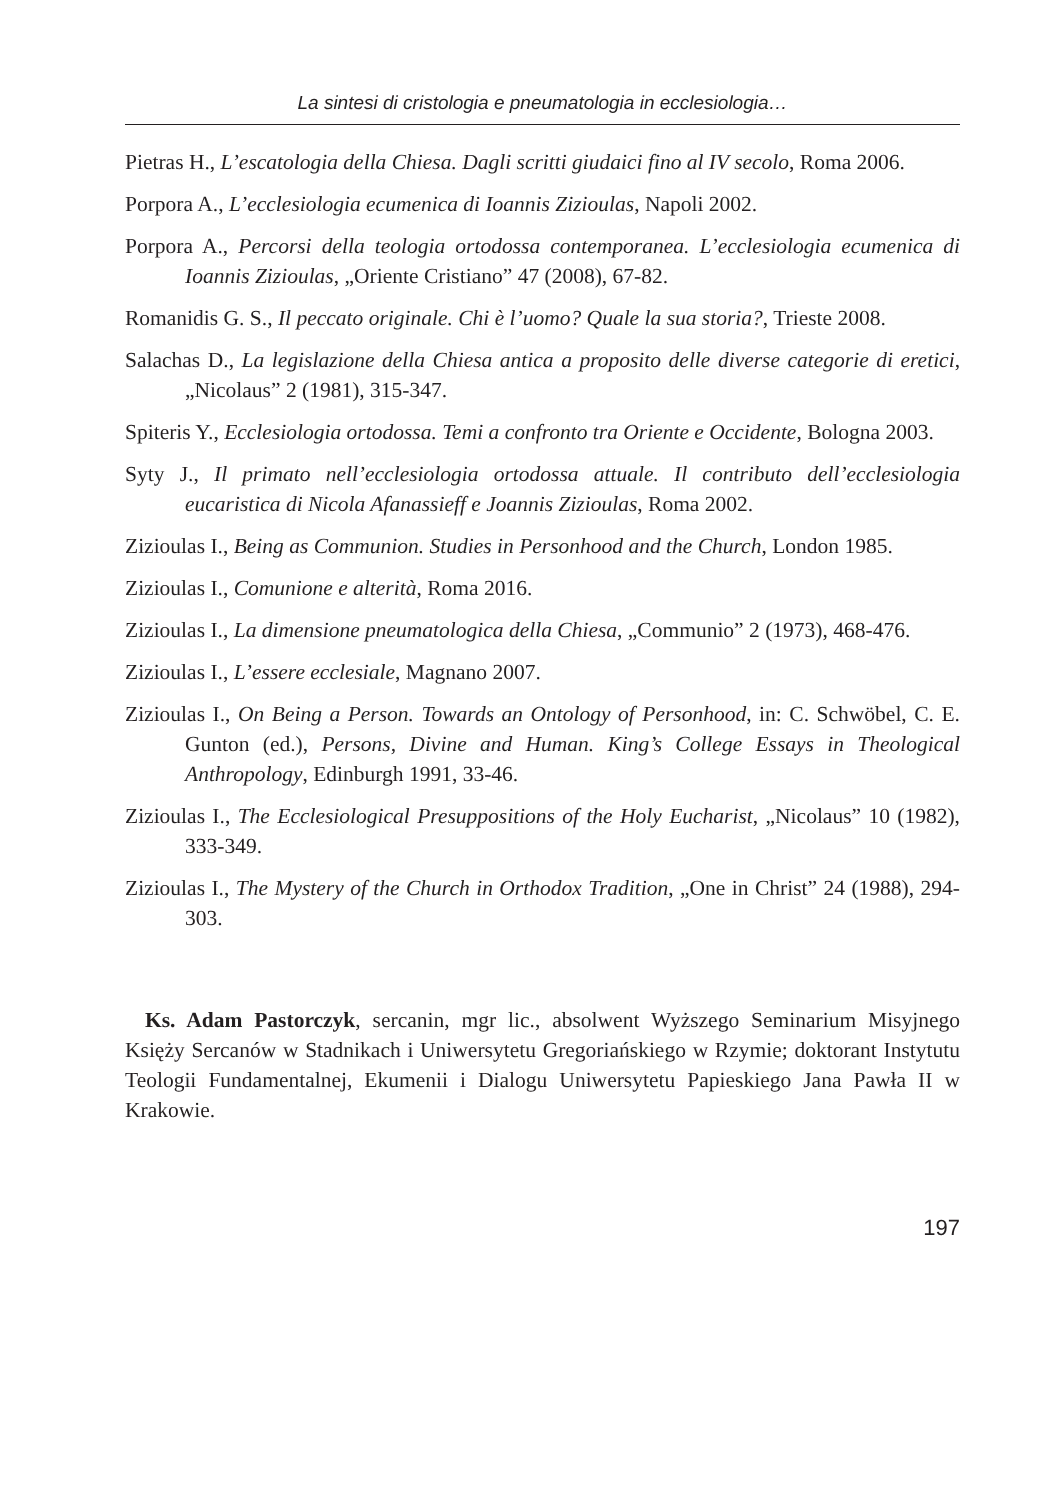La sintesi di cristologia e pneumatologia in ecclesiologia…
Pietras H., L’escatologia della Chiesa. Dagli scritti giudaici fino al IV secolo, Roma 2006.
Porpora A., L’ecclesiologia ecumenica di Ioannis Zizioulas, Napoli 2002.
Porpora A., Percorsi della teologia ortodossa contemporanea. L’ecclesiologia ecumenica di Ioannis Zizioulas, „Oriente Cristiano” 47 (2008), 67-82.
Romanidis G. S., Il peccato originale. Chi è l’uomo? Quale la sua storia?, Trieste 2008.
Salachas D., La legislazione della Chiesa antica a proposito delle diverse categorie di eretici, „Nicolaus” 2 (1981), 315-347.
Spiteris Y., Ecclesiologia ortodossa. Temi a confronto tra Oriente e Occidente, Bologna 2003.
Syty J., Il primato nell’ecclesiologia ortodossa attuale. Il contributo dell’ecclesiologia eucaristica di Nicola Afanassieff e Joannis Zizioulas, Roma 2002.
Zizioulas I., Being as Communion. Studies in Personhood and the Church, London 1985.
Zizioulas I., Comunione e alterità, Roma 2016.
Zizioulas I., La dimensione pneumatologica della Chiesa, „Communio” 2 (1973), 468-476.
Zizioulas I., L’essere ecclesiale, Magnano 2007.
Zizioulas I., On Being a Person. Towards an Ontology of Personhood, in: C. Schwöbel, C. E. Gunton (ed.), Persons, Divine and Human. King’s College Essays in Theological Anthropology, Edinburgh 1991, 33-46.
Zizioulas I., The Ecclesiological Presuppositions of the Holy Eucharist, „Nicolaus” 10 (1982), 333-349.
Zizioulas I., The Mystery of the Church in Orthodox Tradition, „One in Christ” 24 (1988), 294-303.
Ks. Adam Pastorczyk, sercanin, mgr lic., absolwent Wyższego Seminarium Misyjnego Księży Sercanów w Stadnikach i Uniwersytetu Gregoriańskiego w Rzymie; doktorant Instytutu Teologii Fundamentalnej, Ekumenii i Dialogu Uniwersytetu Papieskiego Jana Pawła II w Krakowie.
197